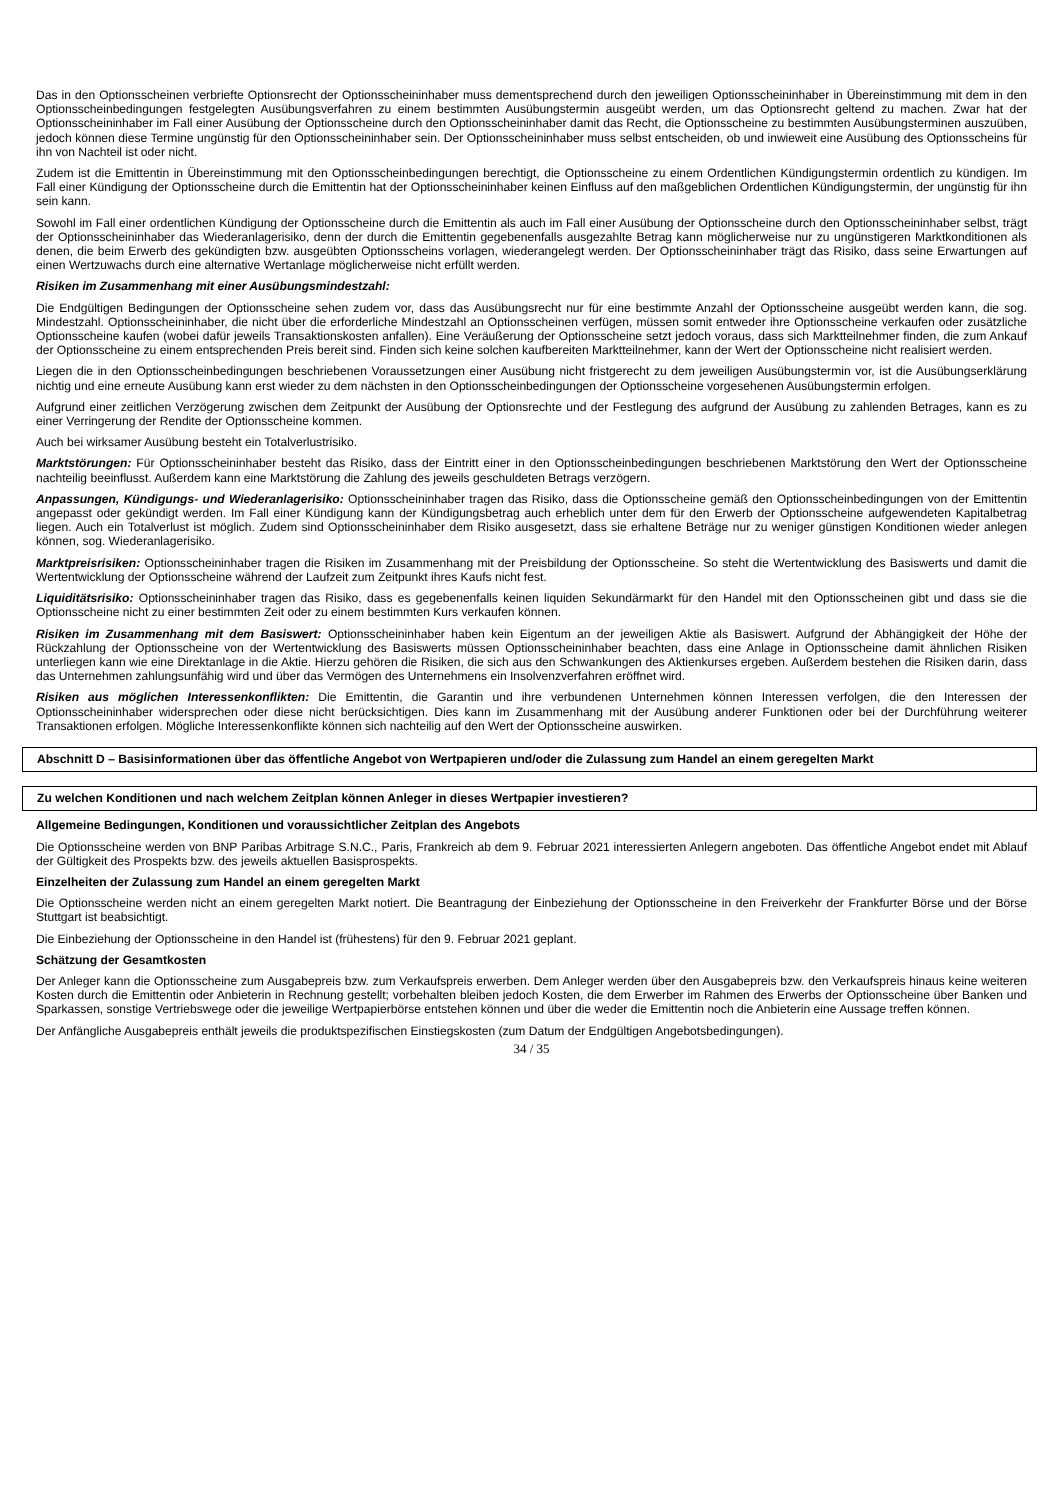Das in den Optionsscheinen verbriefte Optionsrecht der Optionsscheininhaber muss dementsprechend durch den jeweiligen Optionsscheininhaber in Übereinstimmung mit dem in den Optionsscheinbedingungen festgelegten Ausübungsverfahren zu einem bestimmten Ausübungstermin ausgeübt werden, um das Optionsrecht geltend zu machen. Zwar hat der Optionsscheininhaber im Fall einer Ausübung der Optionsscheine durch den Optionsscheininhaber damit das Recht, die Optionsscheine zu bestimmten Ausübungsterminen auszuüben, jedoch können diese Termine ungünstig für den Optionsscheininhaber sein. Der Optionsscheininhaber muss selbst entscheiden, ob und inwieweit eine Ausübung des Optionsscheins für ihn von Nachteil ist oder nicht.
Zudem ist die Emittentin in Übereinstimmung mit den Optionsscheinbedingungen berechtigt, die Optionsscheine zu einem Ordentlichen Kündigungstermin ordentlich zu kündigen. Im Fall einer Kündigung der Optionsscheine durch die Emittentin hat der Optionsscheininhaber keinen Einfluss auf den maßgeblichen Ordentlichen Kündigungstermin, der ungünstig für ihn sein kann.
Sowohl im Fall einer ordentlichen Kündigung der Optionsscheine durch die Emittentin als auch im Fall einer Ausübung der Optionsscheine durch den Optionsscheininhaber selbst, trägt der Optionsscheininhaber das Wiederanlagerisiko, denn der durch die Emittentin gegebenenfalls ausgezahlte Betrag kann möglicherweise nur zu ungünstigeren Marktkonditionen als denen, die beim Erwerb des gekündigten bzw. ausgeübten Optionsscheins vorlagen, wiederangelegt werden. Der Optionsscheininhaber trägt das Risiko, dass seine Erwartungen auf einen Wertzuwachs durch eine alternative Wertanlage möglicherweise nicht erfüllt werden.
Risiken im Zusammenhang mit einer Ausübungsmindestzahl:
Die Endgültigen Bedingungen der Optionsscheine sehen zudem vor, dass das Ausübungsrecht nur für eine bestimmte Anzahl der Optionsscheine ausgeübt werden kann, die sog. Mindestzahl. Optionsscheininhaber, die nicht über die erforderliche Mindestzahl an Optionsscheinen verfügen, müssen somit entweder ihre Optionsscheine verkaufen oder zusätzliche Optionsscheine kaufen (wobei dafür jeweils Transaktionskosten anfallen). Eine Veräußerung der Optionsscheine setzt jedoch voraus, dass sich Marktteilnehmer finden, die zum Ankauf der Optionsscheine zu einem entsprechenden Preis bereit sind. Finden sich keine solchen kaufbereiten Marktteilnehmer, kann der Wert der Optionsscheine nicht realisiert werden.
Liegen die in den Optionsscheinbedingungen beschriebenen Voraussetzungen einer Ausübung nicht fristgerecht zu dem jeweiligen Ausübungstermin vor, ist die Ausübungserklärung nichtig und eine erneute Ausübung kann erst wieder zu dem nächsten in den Optionsscheinbedingungen der Optionsscheine vorgesehenen Ausübungstermin erfolgen.
Aufgrund einer zeitlichen Verzögerung zwischen dem Zeitpunkt der Ausübung der Optionsrechte und der Festlegung des aufgrund der Ausübung zu zahlenden Betrages, kann es zu einer Verringerung der Rendite der Optionsscheine kommen.
Auch bei wirksamer Ausübung besteht ein Totalverlustrisiko.
Marktstörungen: Für Optionsscheininhaber besteht das Risiko, dass der Eintritt einer in den Optionsscheinbedingungen beschriebenen Marktstörung den Wert der Optionsscheine nachteilig beeinflusst. Außerdem kann eine Marktstörung die Zahlung des jeweils geschuldeten Betrags verzögern.
Anpassungen, Kündigungs- und Wiederanlagerisiko: Optionsscheininhaber tragen das Risiko, dass die Optionsscheine gemäß den Optionsscheinbedingungen von der Emittentin angepasst oder gekündigt werden. Im Fall einer Kündigung kann der Kündigungsbetrag auch erheblich unter dem für den Erwerb der Optionsscheine aufgewendeten Kapitalbetrag liegen. Auch ein Totalverlust ist möglich. Zudem sind Optionsscheininhaber dem Risiko ausgesetzt, dass sie erhaltene Beträge nur zu weniger günstigen Konditionen wieder anlegen können, sog. Wiederanlagerisiko.
Marktpreisrisiken: Optionsscheininhaber tragen die Risiken im Zusammenhang mit der Preisbildung der Optionsscheine. So steht die Wertentwicklung des Basiswerts und damit die Wertentwicklung der Optionsscheine während der Laufzeit zum Zeitpunkt ihres Kaufs nicht fest.
Liquiditätsrisiko: Optionsscheininhaber tragen das Risiko, dass es gegebenenfalls keinen liquiden Sekundärmarkt für den Handel mit den Optionsscheinen gibt und dass sie die Optionsscheine nicht zu einer bestimmten Zeit oder zu einem bestimmten Kurs verkaufen können.
Risiken im Zusammenhang mit dem Basiswert: Optionsscheininhaber haben kein Eigentum an der jeweiligen Aktie als Basiswert. Aufgrund der Abhängigkeit der Höhe der Rückzahlung der Optionsscheine von der Wertentwicklung des Basiswerts müssen Optionsscheininhaber beachten, dass eine Anlage in Optionsscheine damit ähnlichen Risiken unterliegen kann wie eine Direktanlage in die Aktie. Hierzu gehören die Risiken, die sich aus den Schwankungen des Aktienkurses ergeben. Außerdem bestehen die Risiken darin, dass das Unternehmen zahlungsunfähig wird und über das Vermögen des Unternehmens ein Insolvenzverfahren eröffnet wird.
Risiken aus möglichen Interessenkonflikten: Die Emittentin, die Garantin und ihre verbundenen Unternehmen können Interessen verfolgen, die den Interessen der Optionsscheininhaber widersprechen oder diese nicht berücksichtigen. Dies kann im Zusammenhang mit der Ausübung anderer Funktionen oder bei der Durchführung weiterer Transaktionen erfolgen. Mögliche Interessenkonflikte können sich nachteilig auf den Wert der Optionsscheine auswirken.
Abschnitt D – Basisinformationen über das öffentliche Angebot von Wertpapieren und/oder die Zulassung zum Handel an einem geregelten Markt
Zu welchen Konditionen und nach welchem Zeitplan können Anleger in dieses Wertpapier investieren?
Allgemeine Bedingungen, Konditionen und voraussichtlicher Zeitplan des Angebots
Die Optionsscheine werden von BNP Paribas Arbitrage S.N.C., Paris, Frankreich ab dem 9. Februar 2021 interessierten Anlegern angeboten. Das öffentliche Angebot endet mit Ablauf der Gültigkeit des Prospekts bzw. des jeweils aktuellen Basisprospekts.
Einzelheiten der Zulassung zum Handel an einem geregelten Markt
Die Optionsscheine werden nicht an einem geregelten Markt notiert. Die Beantragung der Einbeziehung der Optionsscheine in den Freiverkehr der Frankfurter Börse und der Börse Stuttgart ist beabsichtigt.
Die Einbeziehung der Optionsscheine in den Handel ist (frühestens) für den 9. Februar 2021 geplant.
Schätzung der Gesamtkosten
Der Anleger kann die Optionsscheine zum Ausgabepreis bzw. zum Verkaufspreis erwerben. Dem Anleger werden über den Ausgabepreis bzw. den Verkaufspreis hinaus keine weiteren Kosten durch die Emittentin oder Anbieterin in Rechnung gestellt; vorbehalten bleiben jedoch Kosten, die dem Erwerber im Rahmen des Erwerbs der Optionsscheine über Banken und Sparkassen, sonstige Vertriebswege oder die jeweilige Wertpapierbörse entstehen können und über die weder die Emittentin noch die Anbieterin eine Aussage treffen können.
Der Anfängliche Ausgabepreis enthält jeweils die produktspezifischen Einstiegskosten (zum Datum der Endgültigen Angebotsbedingungen).
34 / 35